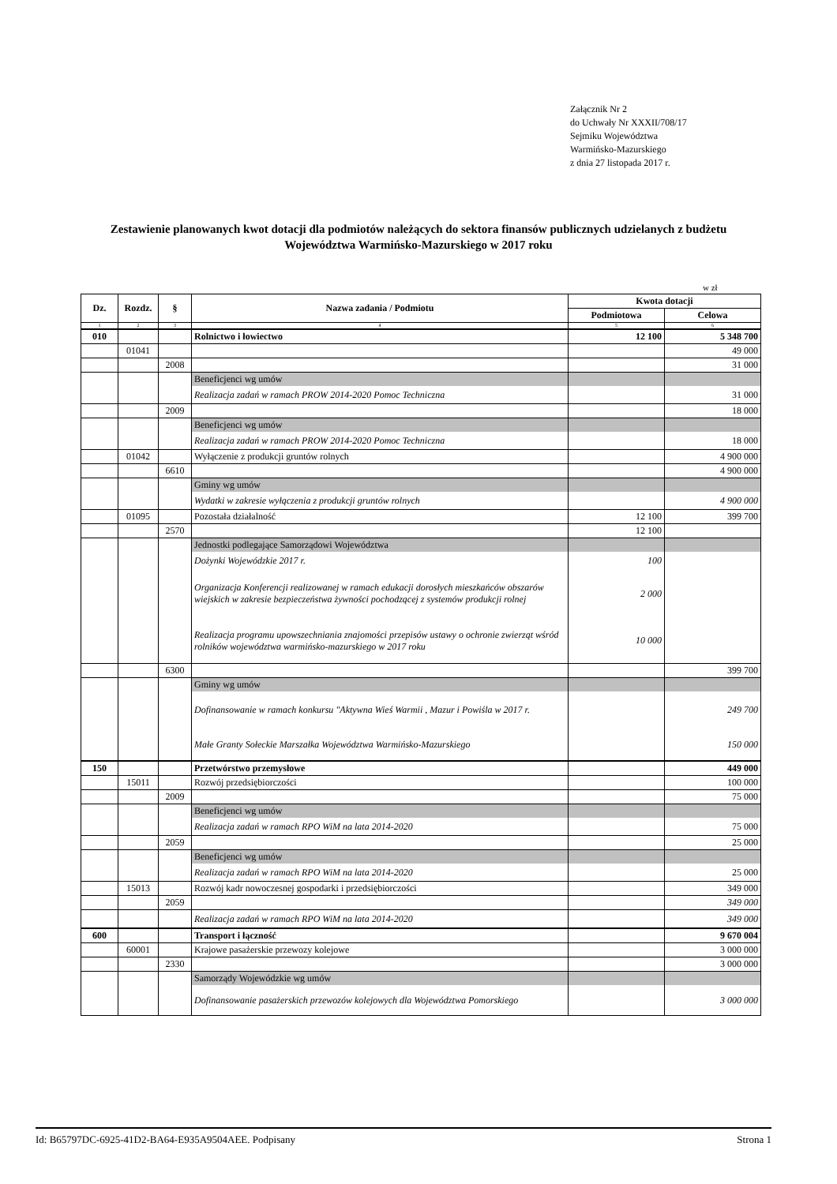Załącznik Nr 2
do Uchwały Nr XXXII/708/17
Sejmiku Województwa
Warmińsko-Mazurskiego
z dnia 27 listopada 2017 r.
Zestawienie planowanych kwot dotacji dla podmiotów należących do sektora finansów publicznych udzielanych z budżetu Województwa Warmińsko-Mazurskiego w 2017 roku
w zł
| Dz. | Rozdz. | § | Nazwa zadania / Podmiotu | Kwota dotacji | |
| --- | --- | --- | --- | --- | --- |
| | | | | Podmiotowa | Celowa |
| 1 | 2 | 3 | 4 | 5 | 6 |
| 010 | | | Rolnictwo i łowiectwo | 12 100 | 5 348 700 |
| | 01041 | | | | 49 000 |
| | | 2008 | | | 31 000 |
| | | | Beneficjenci wg umów | | |
| | | | Realizacja zadań w ramach PROW 2014-2020 Pomoc Techniczna | | 31 000 |
| | | 2009 | | | 18 000 |
| | | | Beneficjenci wg umów | | |
| | | | Realizacja zadań w ramach PROW 2014-2020 Pomoc Techniczna | | 18 000 |
| | 01042 | | Wyłączenie z produkcji gruntów rolnych | | 4 900 000 |
| | | 6610 | | | 4 900 000 |
| | | | Gminy wg umów | | |
| | | | Wydatki w zakresie wyłączenia z produkcji gruntów rolnych | | 4 900 000 |
| | 01095 | | Pozostała działalność | 12 100 | 399 700 |
| | | 2570 | | 12 100 | |
| | | | Jednostki podlegające Samorządowi Województwa | | |
| | | | Dożynki Wojewódzkie 2017 r. | 100 | |
| | | | Organizacja Konferencji realizowanej w ramach edukacji dorosłych mieszkańców obszarów wiejskich w zakresie bezpieczeństwa żywności pochodzącej z systemów produkcji rolnej | 2 000 | |
| | | | Realizacja programu upowszechniania znajomości przepisów ustawy o ochronie zwierząt wśród rolników województwa warmińsko-mazurskiego w 2017 roku | 10 000 | |
| | | 6300 | | | 399 700 |
| | | | Gminy wg umów | | |
| | | | Dofinansowanie w ramach konkursu "Aktywna Wieś Warmii , Mazur i Powiśla w 2017 r. | | 249 700 |
| | | | Małe Granty Sołeckie Marszałka Województwa Warmińsko-Mazurskiego | | 150 000 |
| 150 | | | Przetwórstwo przemysłowe | | 449 000 |
| | 15011 | | Rozwój przedsiębiorczości | | 100 000 |
| | | 2009 | | | 75 000 |
| | | | Beneficjenci wg umów | | |
| | | | Realizacja zadań w ramach RPO WiM na lata 2014-2020 | | 75 000 |
| | | 2059 | | | 25 000 |
| | | | Beneficjenci wg umów | | |
| | | | Realizacja zadań w ramach RPO WiM na lata 2014-2020 | | 25 000 |
| | 15013 | | Rozwój kadr nowoczesnej gospodarki i przedsiębiorczości | | 349 000 |
| | | 2059 | | | 349 000 |
| | | | Realizacja zadań w ramach RPO WiM na lata 2014-2020 | | 349 000 |
| 600 | | | Transport i łączność | | 9 670 004 |
| | 60001 | | Krajowe pasażerskie przewozy kolejowe | | 3 000 000 |
| | | 2330 | | | 3 000 000 |
| | | | Samorządy Wojewódzkie wg umów | | |
| | | | Dofinansowanie pasażerskich przewozów kolejowych dla Województwa Pomorskiego | | 3 000 000 |
Id: B65797DC-6925-41D2-BA64-E935A9504AEE. Podpisany Strona 1